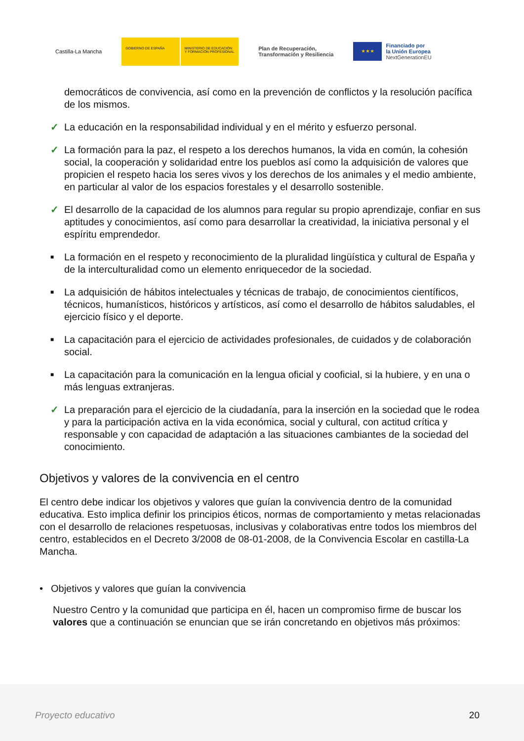Castilla-La Mancha
GOBIERNO DE ESPAÑA MINISTERIO DE EDUCACIÓN Y FORMACIÓN PROFESIONAL
Plan de Recuperación,
Transformación y Resiliencia
★ ★ ★
Financiado por
la Unión Europea
NextGenerationEU
democráticos de convivencia, así como en la prevención de conflictos y la resolución pacífica de los mismos.
✓ La educación en la responsabilidad individual y en el mérito y esfuerzo personal.
✓ La formación para la paz, el respeto a los derechos humanos, la vida en común, la cohesión social, la cooperación y solidaridad entre los pueblos así como la adquisición de valores que propicien el respeto hacia los seres vivos y los derechos de los animales y el medio ambiente, en particular al valor de los espacios forestales y el desarrollo sostenible.
✓ El desarrollo de la capacidad de los alumnos para regular su propio aprendizaje, confiar en sus aptitudes y conocimientos, así como para desarrollar la creatividad, la iniciativa personal y el espíritu emprendedor.
■ La formación en el respeto y reconocimiento de la pluralidad lingüística y cultural de España y de la interculturalidad como un elemento enriquecedor de la sociedad.
■ La adquisición de hábitos intelectuales y técnicas de trabajo, de conocimientos científicos, técnicos, humanísticos, históricos y artísticos, así como el desarrollo de hábitos saludables, el ejercicio físico y el deporte.
■ La capacitación para el ejercicio de actividades profesionales, de cuidados y de colaboración social.
■ La capacitación para la comunicación en la lengua oficial y cooficial, si la hubiere, y en una o más lenguas extranjeras.
✓ La preparación para el ejercicio de la ciudadanía, para la inserción en la sociedad que le rodea y para la participación activa en la vida económica, social y cultural, con actitud crítica y responsable y con capacidad de adaptación a las situaciones cambiantes de la sociedad del conocimiento.
Objetivos y valores de la convivencia en el centro
El centro debe indicar los objetivos y valores que guían la convivencia dentro de la comunidad educativa. Esto implica definir los principios éticos, normas de comportamiento y metas relacionadas con el desarrollo de relaciones respetuosas, inclusivas y colaborativas entre todos los miembros del centro, establecidos en el Decreto 3/2008 de 08-01-2008, de la Convivencia Escolar en castilla-La Mancha.
• Objetivos y valores que guían la convivencia
Nuestro Centro y la comunidad que participa en él, hacen un compromiso firme de buscar los valores que a continuación se enuncian que se irán concretando en objetivos más próximos:
Proyecto educativo 20